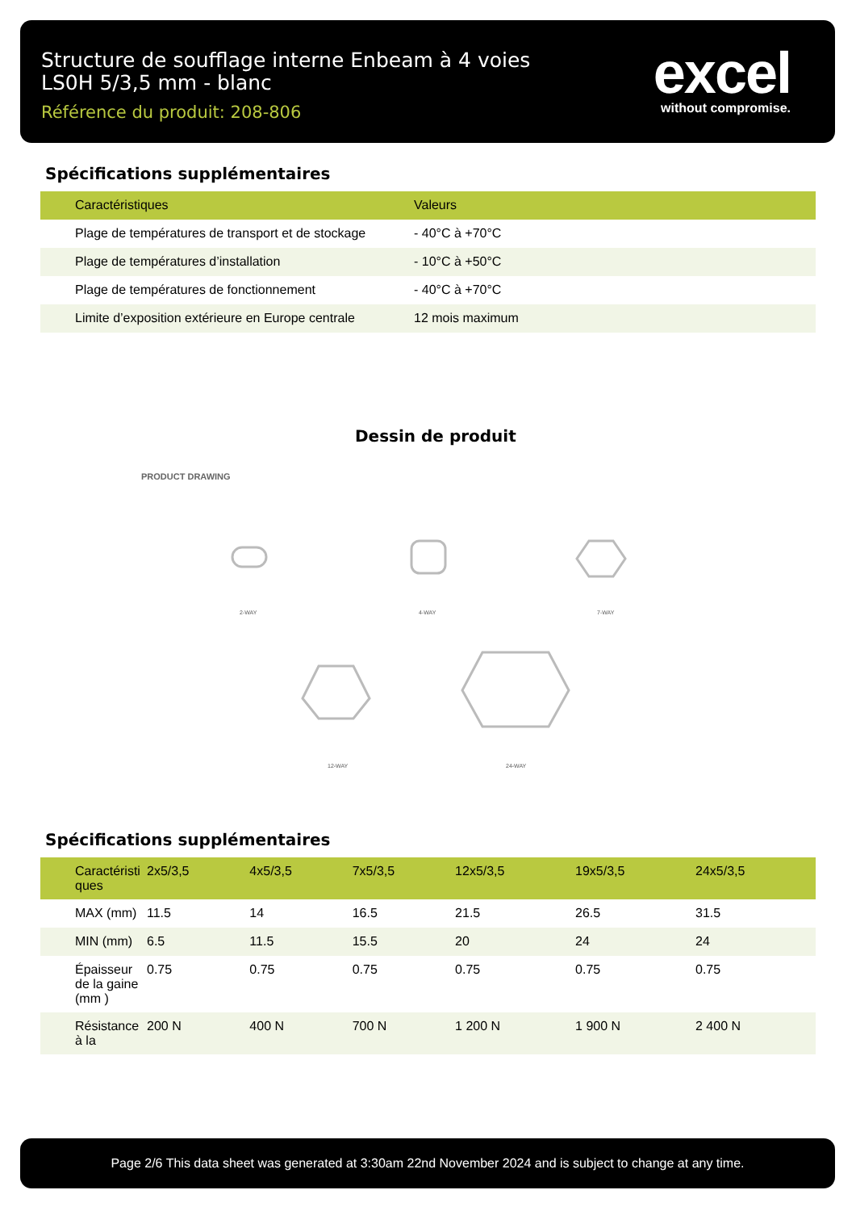Structure de soufflage interne Enbeam à 4 voies LS0H 5/3,5 mm - blanc
Référence du produit: 208-806
excel
without compromise.
Spécifications supplémentaires
| Caractéristiques | Valeurs |
| --- | --- |
| Plage de températures de transport et de stockage | - 40°C à +70°C |
| Plage de températures d’installation | - 10°C à +50°C |
| Plage de températures de fonctionnement | - 40°C à +70°C |
| Limite d’exposition extérieure en Europe centrale | 12 mois maximum |
Dessin de produit
PRODUCT DRAWING
2-WAY 4-WAY 7-WAY
12-WAY 24-WAY
Spécifications supplémentaires
| Caractéristi ques | 2x5/3,5 | 4x5/3,5 | 7x5/3,5 | 12x5/3,5 | 19x5/3,5 | 24x5/3,5 |
| --- | --- | --- | --- | --- | --- | --- |
| MAX (mm) | 11.5 | 14 | 16.5 | 21.5 | 26.5 | 31.5 |
| MIN (mm) | 6.5 | 11.5 | 15.5 | 20 | 24 | 24 |
| Épaisseur de la gaine (mm ) | 0.75 | 0.75 | 0.75 | 0.75 | 0.75 | 0.75 |
| Résistance à la | 200 N | 400 N | 700 N | 1 200 N | 1 900 N | 2 400 N |
Page 2/6 This data sheet was generated at 3:30am 22nd November 2024 and is subject to change at any time.